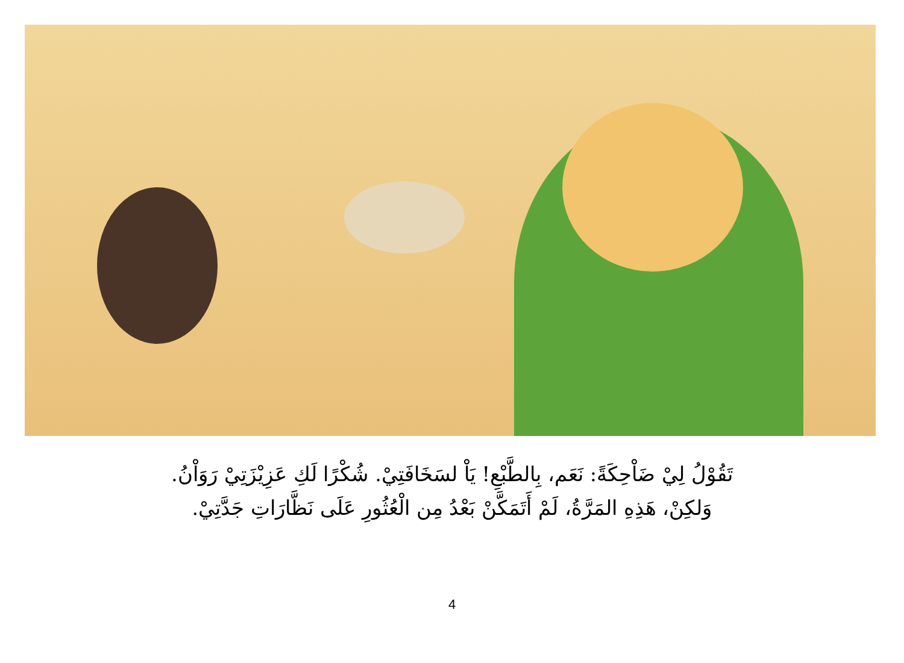تَقُوْلُ لِيْ ضَاْحِكَةً: نَعَم، بِالطَّبْعِ! يَاْ لسَخَافَتِيْ. شُكْرًا لَكِ عَزِيْزَتِيْ رَوَاْنُ.
وَلكِنْ، هَذِهِ المَرَّةُ، لَمْ أَتَمَكَّنْ بَعْدُ مِن الْعُثُورِ عَلَى نَظَّارَاتِ جَدَّتِيْ.
4